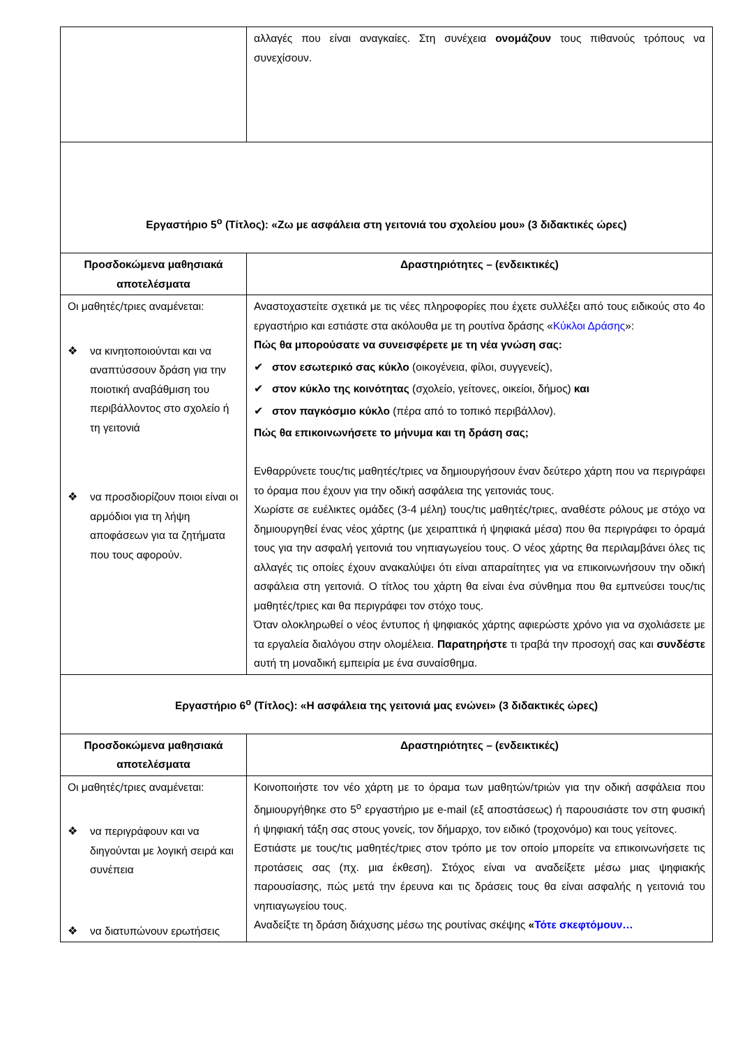| | αλλαγές που είναι αναγκαίες. Στη συνέχεια ονομάζουν τους πιθανούς τρόπους να συνεχίσουν. |
| Εργαστήριο 5<sup>ο</sup> (Τίτλος): «Ζω με ασφάλεια στη γειτονιά του σχολείου μου» (3 διδακτικές ώρες) | |
| Προσδοκώμενα μαθησιακά αποτελέσματα | Δραστηριότητες – (ενδεικτικές) |
| Οι μαθητές/τριες αναμένεται: ❖ να κινητοποιούνται και να αναπτύσσουν δράση για την ποιοτική αναβάθμιση του περιβάλλοντος στο σχολείο ή τη γειτονιά ❖ να προσδιορίζουν ποιοι είναι οι αρμόδιοι για τη λήψη αποφάσεων για τα ζητήματα που τους αφορούν. | Αναστοχαστείτε σχετικά με τις νέες πληροφορίες που έχετε συλλέξει από τους ειδικούς στο 4ο εργαστήριο και εστιάστε στα ακόλουθα με τη ρουτίνα δράσης « Κύκλοι Δράσης »: Πώς θα μπορούσατε να συνεισφέρετε με τη νέα γνώση σας: ✔ στον εσωτερικό σας κύκλο (οικογένεια, φίλοι, συγγενείς), ✔ στον κύκλο της κοινότητας (σχολείο, γείτονες, οικείοι, δήμος) και ✔ στον παγκόσμιο κύκλο (πέρα από το τοπικό περιβάλλον). Πώς θα επικοινωνήσετε το μήνυμα και τη δράση σας; Ενθαρρύνετε τους/τις μαθητές/τριες να δημιουργήσουν έναν δεύτερο χάρτη που να περιγράφει το όραμα που έχουν για την οδική ασφάλεια της γειτονιάς τους. Χωρίστε σε ευέλικτες ομάδες (3-4 μέλη) τους/τις μαθητές/τριες, αναθέστε ρόλους με στόχο να δημιουργηθεί ένας νέος χάρτης (με χειραπτικά ή ψηφιακά μέσα) που θα περιγράφει το όραμά τους για την ασφαλή γειτονιά του νηπιαγωγείου τους. Ο νέος χάρτης θα περιλαμβάνει όλες τις αλλαγές τις οποίες έχουν ανακαλύψει ότι είναι απαραίτητες για να επικοινωνήσουν την οδική ασφάλεια στη γειτονιά. Ο τίτλος του χάρτη θα είναι ένα σύνθημα που θα εμπνεύσει τους/τις μαθητές/τριες και θα περιγράφει τον στόχο τους. Όταν ολοκληρωθεί ο νέος έντυπος ή ψηφιακός χάρτης αφιερώστε χρόνο για να σχολιάσετε με τα εργαλεία διαλόγου στην ολομέλεια. Παρατηρήστε τι τραβά την προσοχή σας και συνδέστε αυτή τη μοναδική εμπειρία με ένα συναίσθημα. |
| Εργαστήριο 6<sup>ο</sup> (Τίτλος): «Η ασφάλεια της γειτονιά μας ενώνει» (3 διδακτικές ώρες) | |
| Προσδοκώμενα μαθησιακά αποτελέσματα | Δραστηριότητες – (ενδεικτικές) |
| Οι μαθητές/τριες αναμένεται: ❖ να περιγράφουν και να διηγούνται με λογική σειρά και συνέπεια ❖ να διατυπώνουν ερωτήσεις | Κοινοποιήστε τον νέο χάρτη με το όραμα των μαθητών/τριών για την οδική ασφάλεια που δημιουργήθηκε στο 5<sup>ο</sup> εργαστήριο με e-mail (εξ αποστάσεως) ή παρουσιάστε τον στη φυσική ή ψηφιακή τάξη σας στους γονείς, τον δήμαρχο, τον ειδικό (τροχονόμο) και τους γείτονες. Εστιάστε με τους/τις μαθητές/τριες στον τρόπο με τον οποίο μπορείτε να επικοινωνήσετε τις προτάσεις σας (πχ. μια έκθεση). Στόχος είναι να αναδείξετε μέσω μιας ψηφιακής παρουσίασης, πώς μετά την έρευνα και τις δράσεις τους θα είναι ασφαλής η γειτονιά του νηπιαγωγείου τους. Αναδείξτε τη δράση διάχυσης μέσω της ρουτίνας σκέψης « Τότε σκεφτόμουν… |